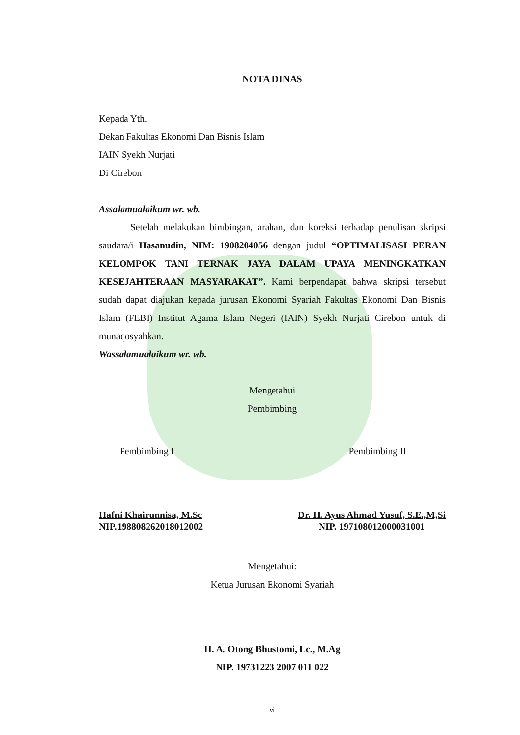NOTA DINAS
Kepada Yth.
Dekan Fakultas Ekonomi Dan Bisnis Islam
IAIN Syekh Nurjati
Di Cirebon
Assalamualaikum wr. wb.
Setelah melakukan bimbingan, arahan, dan koreksi terhadap penulisan skripsi saudara/i Hasanudin, NIM: 1908204056 dengan judul “OPTIMALISASI PERAN KELOMPOK TANI TERNAK JAYA DALAM UPAYA MENINGKATKAN KESEJAHTERAAN MASYARAKAT”. Kami berpendapat bahwa skripsi tersebut sudah dapat diajukan kepada jurusan Ekonomi Syariah Fakultas Ekonomi Dan Bisnis Islam (FEBI) Institut Agama Islam Negeri (IAIN) Syekh Nurjati Cirebon untuk di munaqosyahkan.
Wassalamualaikum wr. wb.
Mengetahui
Pembimbing
Pembimbing I Pembimbing II
Hafni Khairunnisa, M.Sc
NIP.198808262018012002
Dr. H. Ayus Ahmad Yusuf, S.E.,M,Si
NIP. 197108012000031001
Mengetahui:
Ketua Jurusan Ekonomi Syariah
H. A. Otong Bhustomi, Lc., M.Ag
NIP. 19731223 2007 011 022
vi